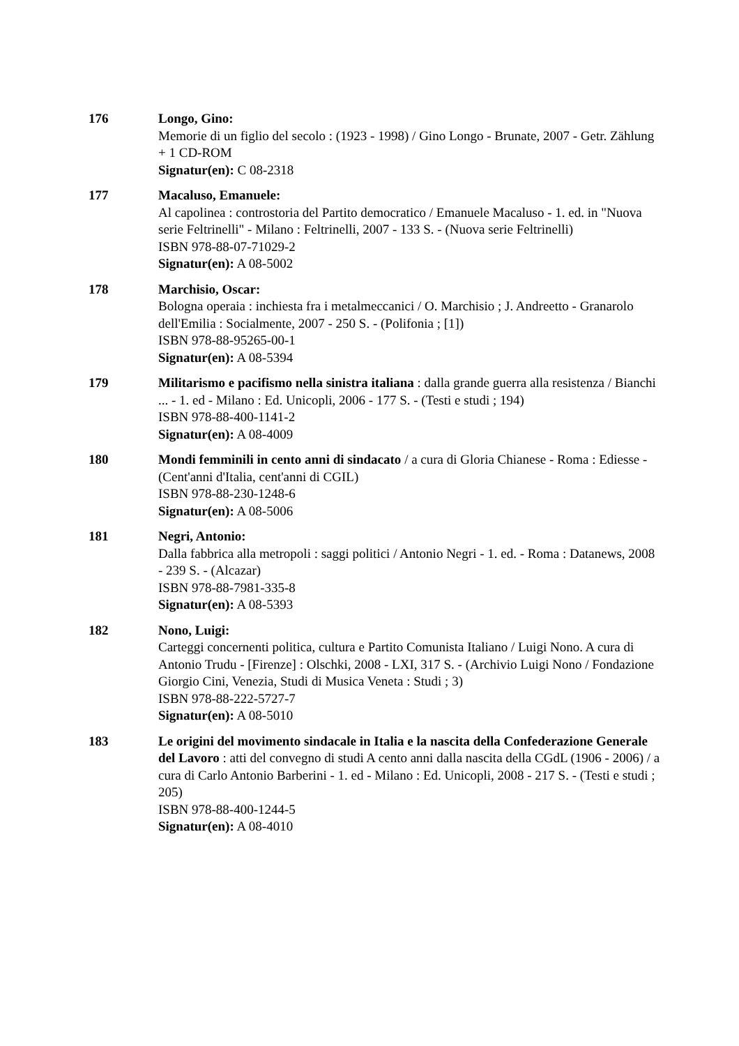176 Longo, Gino:
Memorie di un figlio del secolo : (1923 - 1998) / Gino Longo - Brunate, 2007 - Getr. Zählung + 1 CD-ROM
Signatur(en): C 08-2318
177 Macaluso, Emanuele:
Al capolinea : controstoria del Partito democratico / Emanuele Macaluso - 1. ed. in "Nuova serie Feltrinelli" - Milano : Feltrinelli, 2007 - 133 S. - (Nuova serie Feltrinelli)
ISBN 978-88-07-71029-2
Signatur(en): A 08-5002
178 Marchisio, Oscar:
Bologna operaia : inchiesta fra i metalmeccanici / O. Marchisio ; J. Andreetto - Granarolo dell'Emilia : Socialmente, 2007 - 250 S. - (Polifonia ; [1])
ISBN 978-88-95265-00-1
Signatur(en): A 08-5394
179 Militarismo e pacifismo nella sinistra italiana : dalla grande guerra alla resistenza / Bianchi ... - 1. ed - Milano : Ed. Unicopli, 2006 - 177 S. - (Testi e studi ; 194)
ISBN 978-88-400-1141-2
Signatur(en): A 08-4009
180 Mondi femminili in cento anni di sindacato / a cura di Gloria Chianese - Roma : Ediesse - (Cent'anni d'Italia, cent'anni di CGIL)
ISBN 978-88-230-1248-6
Signatur(en): A 08-5006
181 Negri, Antonio:
Dalla fabbrica alla metropoli : saggi politici / Antonio Negri - 1. ed. - Roma : Datanews, 2008 - 239 S. - (Alcazar)
ISBN 978-88-7981-335-8
Signatur(en): A 08-5393
182 Nono, Luigi:
Carteggi concernenti politica, cultura e Partito Comunista Italiano / Luigi Nono. A cura di Antonio Trudu - [Firenze] : Olschki, 2008 - LXI, 317 S. - (Archivio Luigi Nono / Fondazione Giorgio Cini, Venezia, Studi di Musica Veneta : Studi ; 3)
ISBN 978-88-222-5727-7
Signatur(en): A 08-5010
183 Le origini del movimento sindacale in Italia e la nascita della Confederazione Generale del Lavoro : atti del convegno di studi A cento anni dalla nascita della CGdL (1906 - 2006) / a cura di Carlo Antonio Barberini - 1. ed - Milano : Ed. Unicopli, 2008 - 217 S. - (Testi e studi ; 205)
ISBN 978-88-400-1244-5
Signatur(en): A 08-4010